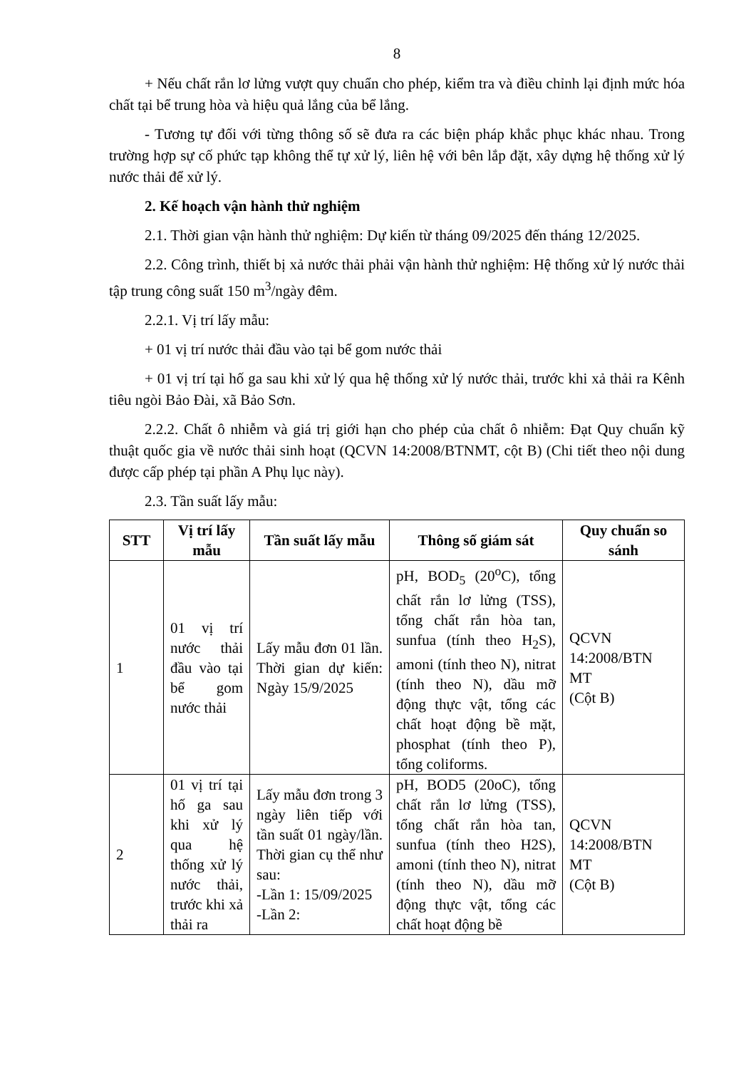8
+ Nếu chất rắn lơ lửng vượt quy chuẩn cho phép, kiểm tra và điều chỉnh lại định mức hóa chất tại bể trung hòa và hiệu quả lắng của bể lắng.
- Tương tự đối với từng thông số sẽ đưa ra các biện pháp khắc phục khác nhau. Trong trường hợp sự cố phức tạp không thể tự xử lý, liên hệ với bên lắp đặt, xây dựng hệ thống xử lý nước thải để xử lý.
2. Kế hoạch vận hành thử nghiệm
2.1. Thời gian vận hành thử nghiệm: Dự kiến từ tháng 09/2025 đến tháng 12/2025.
2.2. Công trình, thiết bị xả nước thải phải vận hành thử nghiệm: Hệ thống xử lý nước thải tập trung công suất 150 m<sup>3</sup>/ngày đêm.
2.2.1. Vị trí lấy mẫu:
+ 01 vị trí nước thải đầu vào tại bể gom nước thải
+ 01 vị trí tại hố ga sau khi xử lý qua hệ thống xử lý nước thải, trước khi xả thải ra Kênh tiêu ngòi Bảo Đài, xã Bảo Sơn.
2.2.2. Chất ô nhiễm và giá trị giới hạn cho phép của chất ô nhiễm: Đạt Quy chuẩn kỹ thuật quốc gia về nước thải sinh hoạt (QCVN 14:2008/BTNMT, cột B) (Chi tiết theo nội dung được cấp phép tại phần A Phụ lục này).
2.3. Tần suất lấy mẫu:
| STT | Vị trí lấy mẫu | Tần suất lấy mẫu | Thông số giám sát | Quy chuẩn so sánh |
| --- | --- | --- | --- | --- |
| 1 | 01 vị trí nước thải đầu vào tại bể gom nước thải | Lấy mẫu đơn 01 lần. Thời gian dự kiến: Ngày 15/9/2025 | pH, BOD<sub>5</sub> (20<sup>o</sup>C), tổng chất rắn lơ lửng (TSS), tổng chất rắn hòa tan, sunfua (tính theo H<sub>2</sub>S), amoni (tính theo N), nitrat (tính theo N), dầu mỡ động thực vật, tổng các chất hoạt động bề mặt, phosphat (tính theo P), tổng coliforms. | QCVN 14:2008/BTN MT (Cột B) |
| 2 | 01 vị trí tại hố ga sau khi xử lý qua hệ thống xử lý nước thải, trước khi xả thải ra | Lấy mẫu đơn trong 3 ngày liên tiếp với tần suất 01 ngày/lần. Thời gian cụ thể như sau: -Lần 1: 15/09/2025 -Lần 2: | pH, BOD5 (20oC), tổng chất rắn lơ lửng (TSS), tổng chất rắn hòa tan, sunfua (tính theo H2S), amoni (tính theo N), nitrat (tính theo N), dầu mỡ động thực vật, tổng các chất hoạt động bề | QCVN 14:2008/BTN MT (Cột B) |